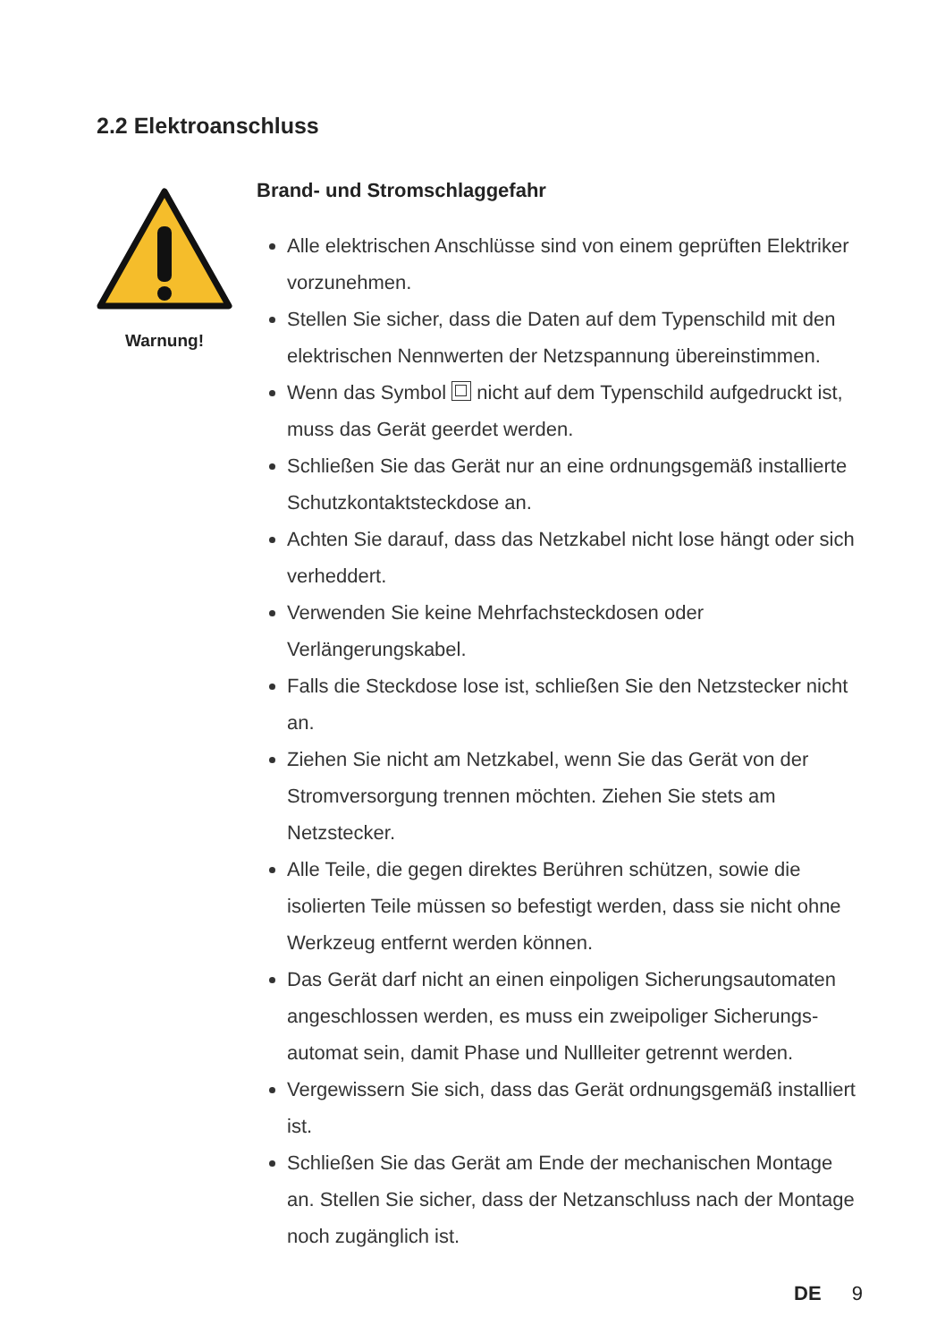2.2 Elektroanschluss
Warnung!
Brand- und Stromschlaggefahr
Alle elektrischen Anschlüsse sind von einem geprüften Elektriker vorzunehmen.
Stellen Sie sicher, dass die Daten auf dem Typenschild mit den elektrischen Nennwerten der Netzspannung übereinstimmen.
Wenn das Symbol nicht auf dem Typenschild aufgedruckt ist, muss das Gerät geerdet werden.
Schließen Sie das Gerät nur an eine ordnungsgemäß installierte Schutzkontaktsteckdose an.
Achten Sie darauf, dass das Netzkabel nicht lose hängt oder sich verheddert.
Verwenden Sie keine Mehrfachsteckdosen oder Verlängerungskabel.
Falls die Steckdose lose ist, schließen Sie den Netzstecker nicht an.
Ziehen Sie nicht am Netzkabel, wenn Sie das Gerät von der Stromversorgung trennen möchten. Ziehen Sie stets am Netzstecker.
Alle Teile, die gegen direktes Berühren schützen, sowie die isolierten Teile müssen so befestigt werden, dass sie nicht ohne Werkzeug entfernt werden können.
Das Gerät darf nicht an einen einpoligen Sicherungsautomaten angeschlossen werden, es muss ein zweipoliger Sicherungs-automat sein, damit Phase und Nullleiter getrennt werden.
Vergewissern Sie sich, dass das Gerät ordnungsgemäß installiert ist.
Schließen Sie das Gerät am Ende der mechanischen Montage an. Stellen Sie sicher, dass der Netzanschluss nach der Montage noch zugänglich ist.
DE 9